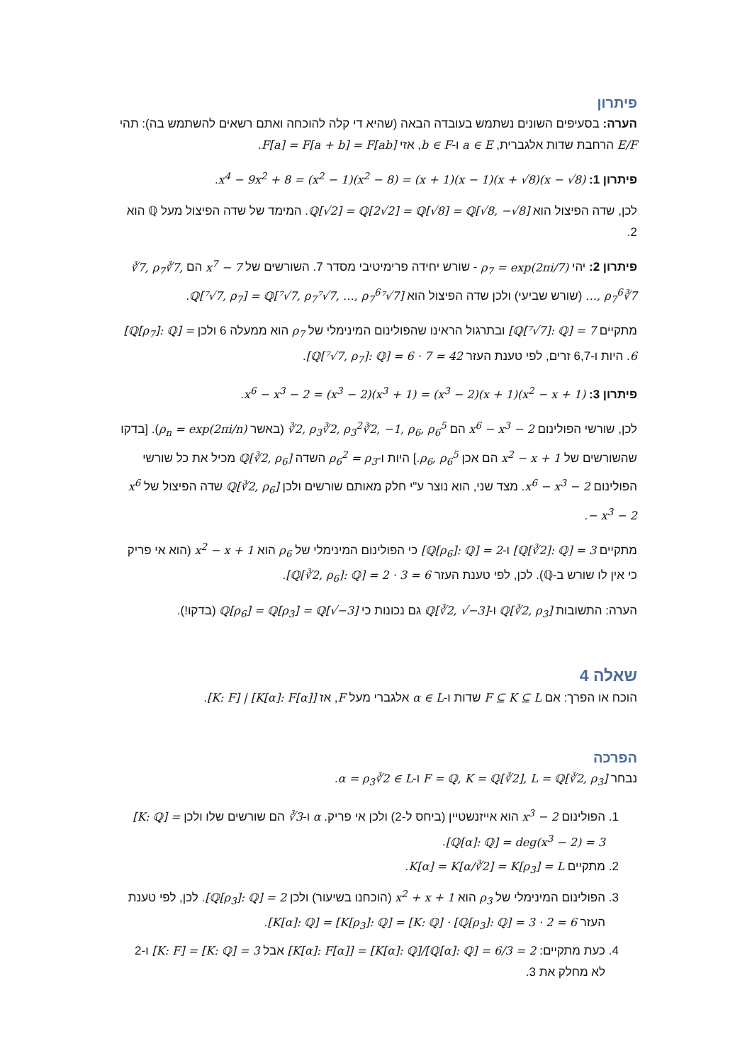פיתרון
הערה: בסעיפים השונים נשתמש בעובדה הבאה (שהיא די קלה להוכחה ואתם רשאים להשתמש בה): תהי E/F הרחבת שדות אלגברית, a ∈ E ו-b ∈ F, אזי F[a] = F[a + b] = F[ab].
פיתרון 1: x<sup>4</sup> − 9x<sup>2</sup> + 8 = (x<sup>2</sup> − 1)(x<sup>2</sup> − 8) = (x + 1)(x − 1)(x + √8)(x − √8).
לכן, שדה הפיצול הוא ℚ[√2] = ℚ[2√2] = ℚ[√8] = ℚ[√8, −√8]. המימד של שדה הפיצול מעל ℚ הוא 2.
פיתרון 2: יהי ρ<sub>7</sub> = exp(2πi/7) - שורש יחידה פרימיטיבי מסדר 7. השורשים של x<sup>7</sup> − 7 הם ∛7, ρ<sub>7</sub>∛7, …, ρ<sub>7</sub><sup>6</sup>∛7 (שורש שביעי) ולכן שדה הפיצול הוא ℚ[⁷√7, ρ<sub>7</sub>] = ℚ[⁷√7, ρ<sub>7</sub>⁷√7, …, ρ<sub>7</sub><sup>6</sup>⁷√7].
מתקיים [ℚ[⁷√7]: ℚ] = 7 ובתרגול הראינו שהפולינום המינימלי של ρ<sub>7</sub> הוא ממעלה 6 ולכן [ℚ[ρ<sub>7</sub>]: ℚ] = 6. היות ו-6,7 זרים, לפי טענת העזר [ℚ[⁷√7, ρ<sub>7</sub>]: ℚ] = 6 · 7 = 42.
פיתרון 3: x<sup>6</sup> − x<sup>3</sup> − 2 = (x<sup>3</sup> − 2)(x<sup>3</sup> + 1) = (x<sup>3</sup> − 2)(x + 1)(x<sup>2</sup> − x + 1).
לכן, שורשי הפולינום x<sup>6</sup> − x<sup>3</sup> − 2 הם ∛2, ρ<sub>3</sub>∛2, ρ<sub>3</sub><sup>2</sup>∛2, −1, ρ<sub>6</sub>, ρ<sub>6</sub><sup>5</sup> (באשר ρ<sub>n</sub> = exp(2πi/n)). [בדקו שהשורשים של x<sup>2</sup> − x + 1 הם אכן ρ<sub>6</sub>, ρ<sub>6</sub><sup>5</sup>.] היות ו-ρ<sub>6</sub><sup>2</sup> = ρ<sub>3</sub> השדה ℚ[∛2, ρ<sub>6</sub>] מכיל את כל שורשי הפולינום x<sup>6</sup> − x<sup>3</sup> − 2. מצד שני, הוא נוצר ע"י חלק מאותם שורשים ולכן ℚ[∛2, ρ<sub>6</sub>] שדה הפיצול של x<sup>6</sup> − x<sup>3</sup> − 2.
מתקיים [ℚ[∛2]: ℚ] = 3 ו-[ℚ[ρ<sub>6</sub>]: ℚ] = 2 כי הפולינום המינימלי של ρ<sub>6</sub> הוא x<sup>2</sup> − x + 1 (הוא אי פריק כי אין לו שורש ב-ℚ). לכן, לפי טענת העזר [ℚ[∛2, ρ<sub>6</sub>]: ℚ] = 2 · 3 = 6.
הערה: התשובות ℚ[∛2, ρ<sub>3</sub>] ו-ℚ[∛2, √−3] גם נכונות כי ℚ[ρ<sub>6</sub>] = ℚ[ρ<sub>3</sub>] = ℚ[√−3] (בדקו!).
שאלה 4
הוכח או הפרך: אם F ⊆ K ⊆ L שדות ו-α ∈ L אלגברי מעל F, אז [K: F] | [K[α]: F[α]].
הפרכה
נבחר F = ℚ, K = ℚ[∛2], L = ℚ[∛2, ρ<sub>3</sub>] ו-α = ρ<sub>3</sub>∛2 ∈ L.
1. הפולינום x<sup>3</sup> − 2 הוא אייזנשטיין (ביחס ל-2) ולכן אי פריק. α ו-∛3 הם שורשים שלו ולכן [K: ℚ] = [ℚ[α]: ℚ] = deg(x<sup>3</sup> − 2) = 3.
2. מתקיים K[α] = K[α/∛2] = K[ρ<sub>3</sub>] = L.
3. הפולינום המינימלי של ρ<sub>3</sub> הוא x<sup>2</sup> + x + 1 (הוכחנו בשיעור) ולכן [ℚ[ρ<sub>3</sub>]: ℚ] = 2. לכן, לפי טענת העזר [K[α]: ℚ] = [K[ρ<sub>3</sub>]: ℚ] = [K: ℚ] · [ℚ[ρ<sub>3</sub>]: ℚ] = 3 · 2 = 6.
4. כעת מתקיים: [K[α]: F[α]] = [K[α]: ℚ]/[ℚ[α]: ℚ] = 6/3 = 2 אבל [K: F] = [K: ℚ] = 3 ו-2 לא מחלק את 3.